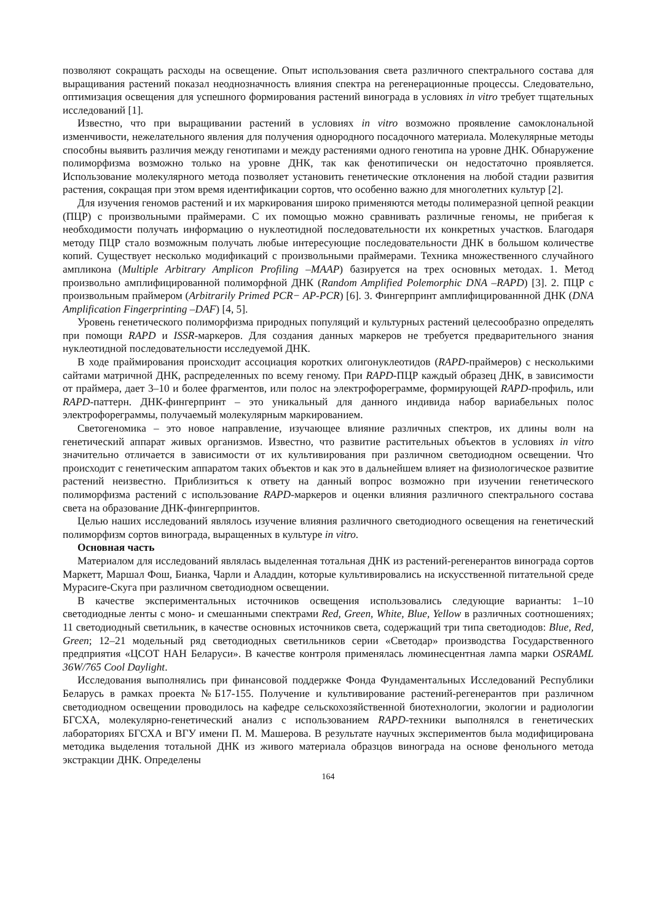позволяют сокращать расходы на освещение. Опыт использования света различного спектрального состава для выращивания растений показал неоднозначность влияния спектра на регенерационные процессы. Следовательно, оптимизация освещения для успешного формирования растений винограда в условиях in vitro требует тщательных исследований [1].
Известно, что при выращивании растений в условиях in vitro возможно проявление самоклональной изменчивости, нежелательного явления для получения однородного посадочного материала. Молекулярные методы способны выявить различия между генотипами и между растениями одного генотипа на уровне ДНК. Обнаружение полиморфизма возможно только на уровне ДНК, так как фенотипически он недостаточно проявляется. Использование молекулярного метода позволяет установить генетические отклонения на любой стадии развития растения, сокращая при этом время идентификации сортов, что особенно важно для многолетних культур [2].
Для изучения геномов растений и их маркирования широко применяются методы полимеразной цепной реакции (ПЦР) с произвольными праймерами. С их помощью можно сравнивать различные геномы, не прибегая к необходимости получать информацию о нуклеотидной последовательности их конкретных участков. Благодаря методу ПЦР стало возможным получать любые интересующие последовательности ДНК в большом количестве копий. Существует несколько модификаций с произвольными праймерами. Техника множественного случайного ампликона (Multiple Arbitrary Amplicon Profiling –MAAP) базируется на трех основных методах. 1. Метод произвольно амплифицированной полиморфной ДНК (Random Amplified Polemorphic DNA –RAPD) [3]. 2. ПЦР с произвольным праймером (Arbitrarily Primed PCR− AP-PCR) [6]. 3. Фингерпринт амплифицированнной ДНК (DNA Amplification Fingerprinting –DAF) [4, 5].
Уровень генетического полиморфизма природных популяций и культурных растений целесообразно определять при помощи RAPD и ISSR-маркеров. Для создания данных маркеров не требуется предварительного знания нуклеотидной последовательности исследуемой ДНК.
В ходе праймирования происходит ассоциация коротких олигонуклеотидов (RAPD-праймеров) с несколькими сайтами матричной ДНК, распределенных по всему геному. При RAPD-ПЦР каждый образец ДНК, в зависимости от праймера, дает 3–10 и более фрагментов, или полос на электрофореграмме, формирующей RAPD-профиль, или RAPD-паттерн. ДНК-фингерпринт – это уникальный для данного индивида набор вариабельных полос электрофореграммы, получаемый молекулярным маркированием.
Светогеномика – это новое направление, изучающее влияние различных спектров, их длины волн на генетический аппарат живых организмов. Известно, что развитие растительных объектов в условиях in vitro значительно отличается в зависимости от их культивирования при различном светодиодном освещении. Что происходит с генетическим аппаратом таких объектов и как это в дальнейшем влияет на физиологическое развитие растений неизвестно. Приблизиться к ответу на данный вопрос возможно при изучении генетического полиморфизма растений с использование RAPD-маркеров и оценки влияния различного спектрального состава света на образование ДНК-фингерпринтов.
Целью наших исследований являлось изучение влияния различного светодиодного освещения на генетический полиморфизм сортов винограда, выращенных в культуре in vitro.
Основная часть
Материалом для исследований являлась выделенная тотальная ДНК из растений-регенерантов винограда сортов Маркетт, Маршал Фош, Бианка, Чарли и Аладдин, которые культивировались на искусственной питательной среде Мурасиге-Скуга при различном светодиодном освещении.
В качестве экспериментальных источников освещения использовались следующие варианты: 1–10 светодиодные ленты с моно- и смешанными спектрами Red, Green, White, Blue, Yellow в различных соотношениях; 11 светодиодный светильник, в качестве основных источников света, содержащий три типа светодиодов: Blue, Red, Green; 12–21 модельный ряд светодиодных светильников серии «Светодар» производства Государственного предприятия «ЦСОТ НАН Беларуси». В качестве контроля применялась люминесцентная лампа марки OSRAML 36W/765 Cool Daylight.
Исследования выполнялись при финансовой поддержке Фонда Фундаментальных Исследований Республики Беларусь в рамках проекта №Б17-155. Получение и культивирование растений-регенерантов при различном светодиодном освещении проводилось на кафедре сельскохозяйственной биотехнологии, экологии и радиологии БГСХА, молекулярно-генетический анализ с использованием RAPD-техники выполнялся в генетических лабораториях БГСХА и ВГУ имени П. М. Машерова. В результате научных экспериментов была модифицирована методика выделения тотальной ДНК из живого материала образцов винограда на основе фенольного метода экстракции ДНК. Определены
164